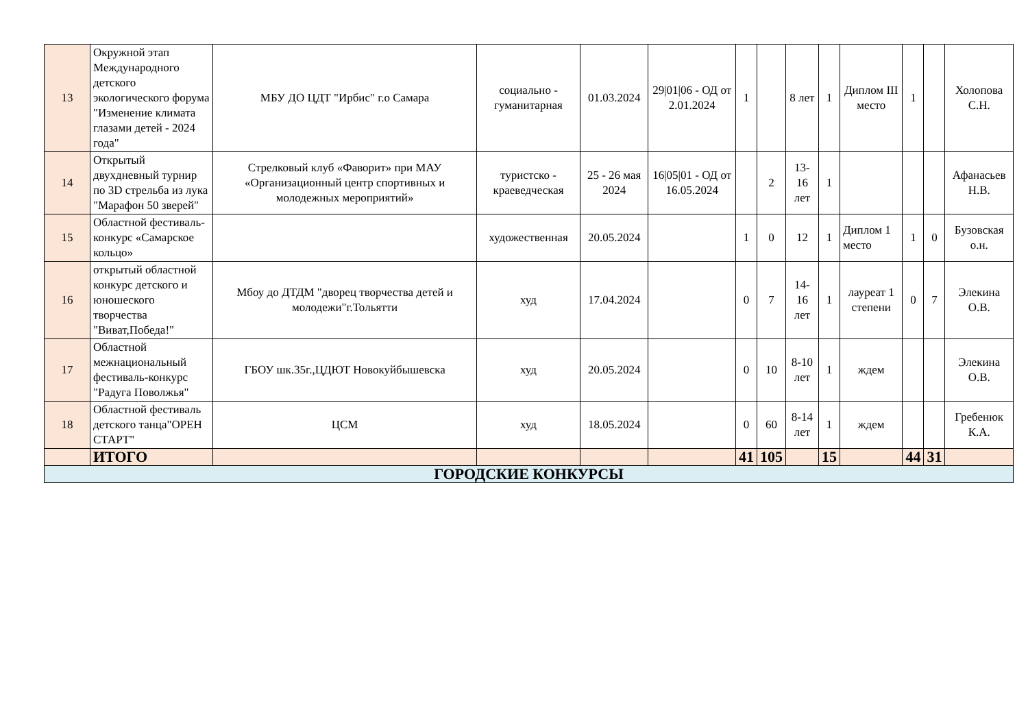| 13 | Окружной этап Международного детского экологического форума "Изменение климата глазами детей - 2024 года" | МБУ ДО ЦДТ "Ирбис" г.о Самара | социально - гуманитарная | 01.03.2024 | 29/01/06 - ОД от 2.01.2024 | 1 | | 8 лет | 1 | Диплом III место | 1 | | Холопова С.Н. |
| 14 | Открытый двухдневный турнир по 3D стрельба из лука "Марафон 50 зверей" | Стрелковый клуб «Фаворит» при МАУ «Организационный центр спортивных и молодежных мероприятий» | туристско - краеведческая | 25 - 26 мая 2024 | 16/05/01 - ОД от 16.05.2024 | | 2 | 13-16 лет | 1 | | | | Афанасьев Н.В. |
| 15 | Областной фестиваль-конкурс «Самарское кольцо» | | художественная | 20.05.2024 | | 1 | 0 | 12 | 1 | Диплом 1 место | 1 | 0 | Бузовская о.н. |
| 16 | открытый областной конкурс детского и юношеского творчества "Виват,Победа!" | Мбоу до ДТДМ "дворец творчества детей и молодежи"г.Тольятти | худ | 17.04.2024 | | 0 | 7 | 14-16 лет | 1 | лауреат 1 степени | 0 | 7 | Элекина О.В. |
| 17 | Областной межнациональный фестиваль-конкурс "Радуга Поволжья" | ГБОУ шк.35г.,ЦДЮТ Новокуйбышевска | худ | 20.05.2024 | | 0 | 10 | 8-10 лет | 1 | ждем | | | Элекина О.В. |
| 18 | Областной фестиваль детского танца"ОРЕН СТАРТ" | ЦСМ | худ | 18.05.2024 | | 0 | 60 | 8-14 лет | 1 | ждем | | | Гребенюк К.А. |
| | ИТОГО | | | | | 41 | 105 | | 15 | | 44 | 31 | |
| ГОРОДСКИЕ КОНКУРСЫ | | | | | | | | | | | | | |